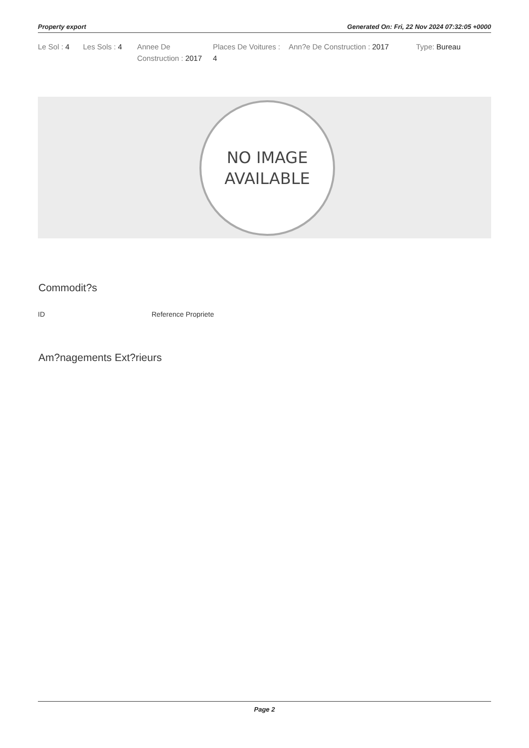Property export Generated On: Fri, 22 Nov 2024 07:32:05 +0000
| Le Sol : 4 | Les Sols : 4 | Annee De Construction : 2017 | Places De Voitures : 4 | Ann?e De Construction : 2017 | Type: Bureau |
NO IMAGE
AVAILABLE
Commodit?s
| ID | Reference Propriete |
Am?nagements Ext?rieurs
Page 2